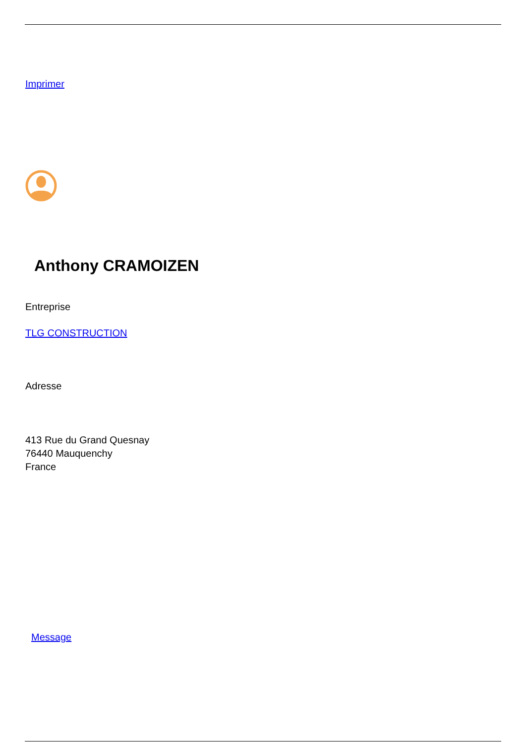Imprimer
Anthony CRAMOIZEN
Entreprise
TLG CONSTRUCTION
Adresse
413 Rue du Grand Quesnay
76440 Mauquenchy
France
Message